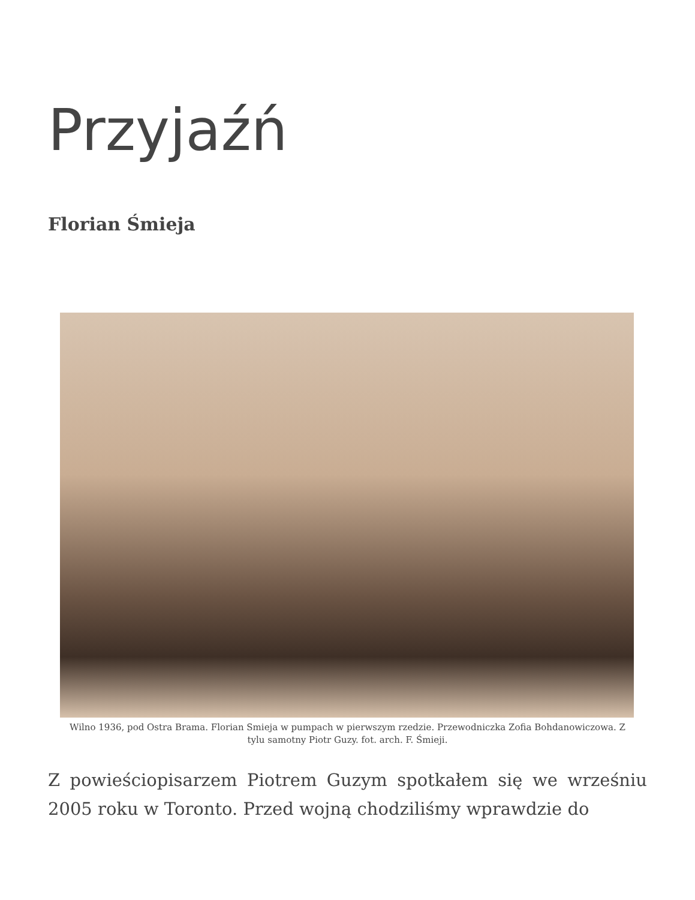Przyjaźń
Florian Śmieja
Wilno 1936, pod Ostra Brama. Florian Smieja w pumpach w pierwszym rzedzie. Przewodniczka Zofia Bohdanowiczowa. Z tylu samotny Piotr Guzy. fot. arch. F. Śmieji.
Z powieściopisarzem Piotrem Guzym spotkałem się we wrześniu 2005 roku w Toronto. Przed wojną chodziliśmy wprawdzie do